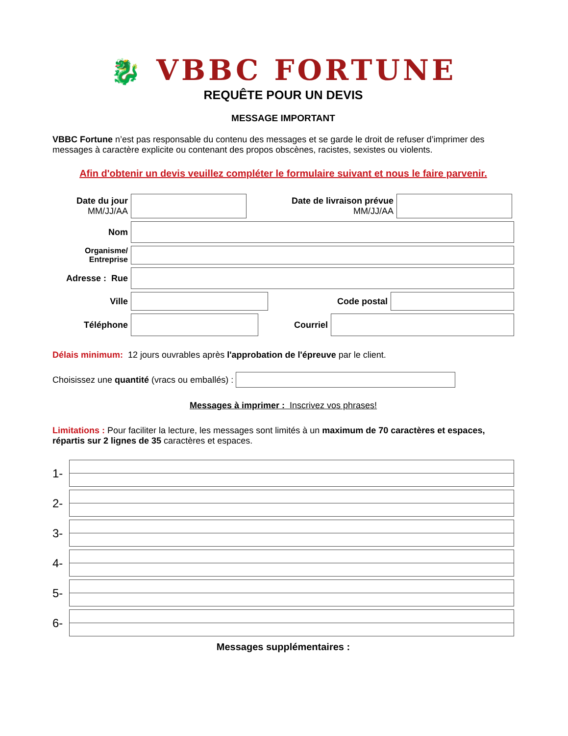🐉 VBBC FORTUNE
REQUÊTE POUR UN DEVIS
MESSAGE IMPORTANT
VBBC Fortune n’est pas responsable du contenu des messages et se garde le droit de refuser d’imprimer des messages à caractère explicite ou contenant des propos obscènes, racistes, sexistes ou violents.
Afin d'obtenir un devis veuillez compléter le formulaire suivant et nous le faire parvenir.
Date du jour
MM/JJ/AA
Date de livraison prévue
MM/JJ/AA
Nom
Organisme/
Entreprise
Adresse : Rue
Ville Code postal
Téléphone Courriel
Délais minimum: 12 jours ouvrables après l'approbation de l'épreuve par le client.
Choisissez une quantité (vracs ou emballés) :
Messages à imprimer : Inscrivez vos phrases!
Limitations : Pour faciliter la lecture, les messages sont limités à un maximum de 70 caractères et espaces, répartis sur 2 lignes de 35 caractères et espaces.
1-
2-
3-
4-
5-
6-
Messages supplémentaires :